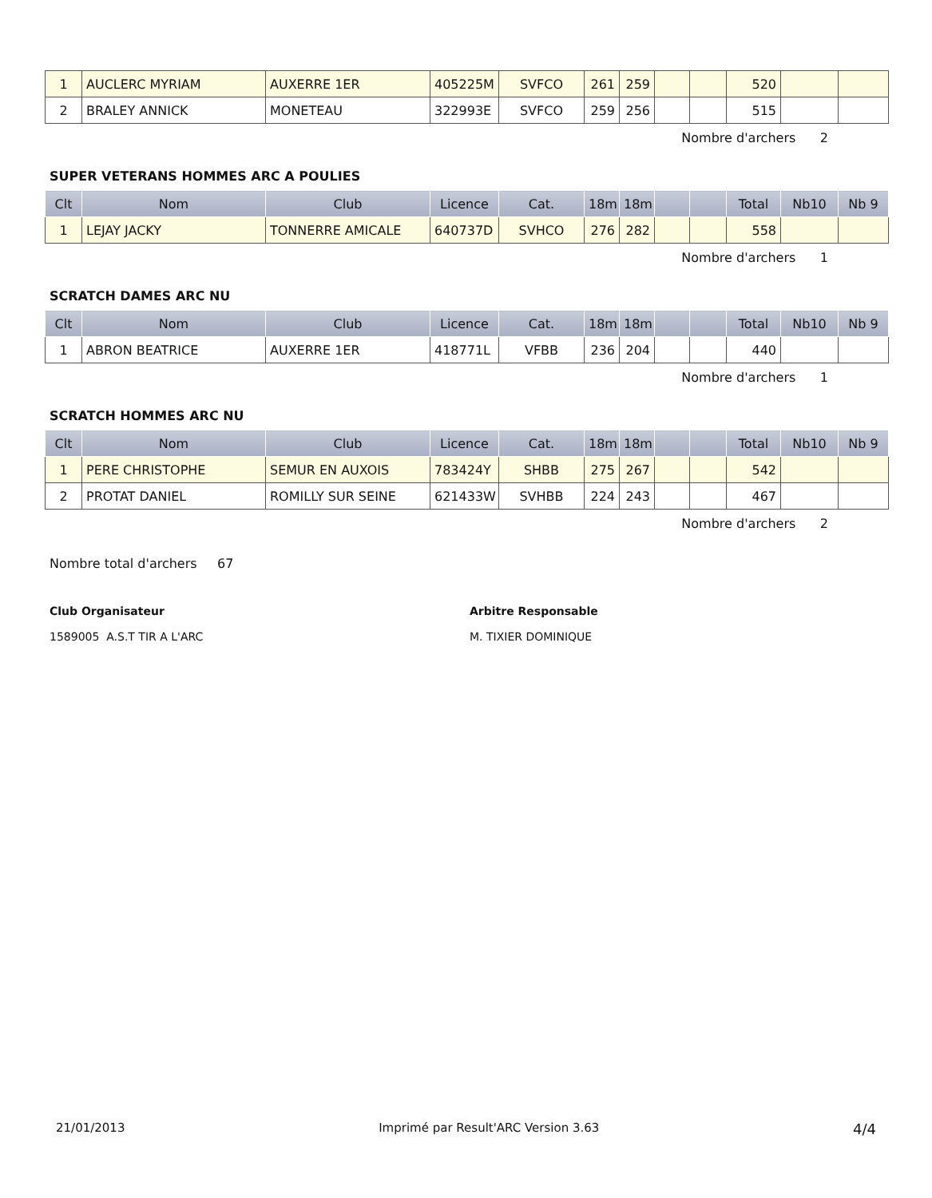| 1 | AUCLERC MYRIAM | AUXERRE 1ER | 405225M | SVFCO | 261 | 259 | | | 520 | | |
| 2 | BRALEY ANNICK | MONETEAU | 322993E | SVFCO | 259 | 256 | | | 515 | | |
Nombre d'archers 2
SUPER VETERANS HOMMES ARC A POULIES
| Clt | Nom | Club | Licence | Cat. | 18m | 18m | | | Total | Nb10 | Nb 9 |
| --- | --- | --- | --- | --- | --- | --- | --- | --- | --- | --- | --- |
| 1 | LEJAY JACKY | TONNERRE AMICALE | 640737D | SVHCO | 276 | 282 | | | 558 | | |
Nombre d'archers 1
SCRATCH DAMES ARC NU
| Clt | Nom | Club | Licence | Cat. | 18m | 18m | | | Total | Nb10 | Nb 9 |
| --- | --- | --- | --- | --- | --- | --- | --- | --- | --- | --- | --- |
| 1 | ABRON BEATRICE | AUXERRE 1ER | 418771L | VFBB | 236 | 204 | | | 440 | | |
Nombre d'archers 1
SCRATCH HOMMES ARC NU
| Clt | Nom | Club | Licence | Cat. | 18m | 18m | | | Total | Nb10 | Nb 9 |
| --- | --- | --- | --- | --- | --- | --- | --- | --- | --- | --- | --- |
| 1 | PERE CHRISTOPHE | SEMUR EN AUXOIS | 783424Y | SHBB | 275 | 267 | | | 542 | | |
| 2 | PROTAT DANIEL | ROMILLY SUR SEINE | 621433W | SVHBB | 224 | 243 | | | 467 | | |
Nombre d'archers 2
Nombre total d'archers 67
Club Organisateur
1589005 A.S.T TIR A L'ARC
Arbitre Responsable
M. TIXIER DOMINIQUE
21/01/2013 Imprimé par Result'ARC Version 3.63 4/4